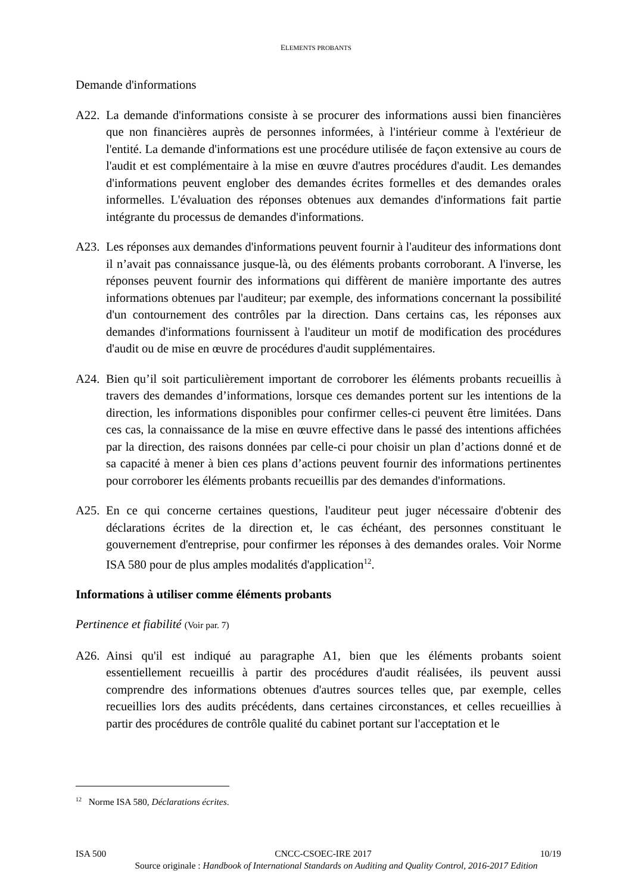ELEMENTS PROBANTS
Demande d'informations
A22. La demande d'informations consiste à se procurer des informations aussi bien financières que non financières auprès de personnes informées, à l'intérieur comme à l'extérieur de l'entité. La demande d'informations est une procédure utilisée de façon extensive au cours de l'audit et est complémentaire à la mise en œuvre d'autres procédures d'audit. Les demandes d'informations peuvent englober des demandes écrites formelles et des demandes orales informelles. L'évaluation des réponses obtenues aux demandes d'informations fait partie intégrante du processus de demandes d'informations.
A23. Les réponses aux demandes d'informations peuvent fournir à l'auditeur des informations dont il n’avait pas connaissance jusque-là, ou des éléments probants corroborant. A l'inverse, les réponses peuvent fournir des informations qui diffèrent de manière importante des autres informations obtenues par l'auditeur; par exemple, des informations concernant la possibilité d'un contournement des contrôles par la direction. Dans certains cas, les réponses aux demandes d'informations fournissent à l'auditeur un motif de modification des procédures d'audit ou de mise en œuvre de procédures d'audit supplémentaires.
A24. Bien qu’il soit particulièrement important de corroborer les éléments probants recueillis à travers des demandes d’informations, lorsque ces demandes portent sur les intentions de la direction, les informations disponibles pour confirmer celles-ci peuvent être limitées. Dans ces cas, la connaissance de la mise en œuvre effective dans le passé des intentions affichées par la direction, des raisons données par celle-ci pour choisir un plan d’actions donné et de sa capacité à mener à bien ces plans d’actions peuvent fournir des informations pertinentes pour corroborer les éléments probants recueillis par des demandes d'informations.
A25. En ce qui concerne certaines questions, l'auditeur peut juger nécessaire d'obtenir des déclarations écrites de la direction et, le cas échéant, des personnes constituant le gouvernement d'entreprise, pour confirmer les réponses à des demandes orales. Voir Norme ISA 580 pour de plus amples modalités d'application<sup>12</sup>.
Informations à utiliser comme éléments probants
Pertinence et fiabilité (Voir par. 7)
A26. Ainsi qu'il est indiqué au paragraphe A1, bien que les éléments probants soient essentiellement recueillis à partir des procédures d'audit réalisées, ils peuvent aussi comprendre des informations obtenues d'autres sources telles que, par exemple, celles recueillies lors des audits précédents, dans certaines circonstances, et celles recueillies à partir des procédures de contrôle qualité du cabinet portant sur l'acceptation et le
<sup>12</sup> Norme ISA 580, Déclarations écrites.
ISA 500 CNCC-CSOEC-IRE 2017 10/19
Source originale : Handbook of International Standards on Auditing and Quality Control, 2016-2017 Edition